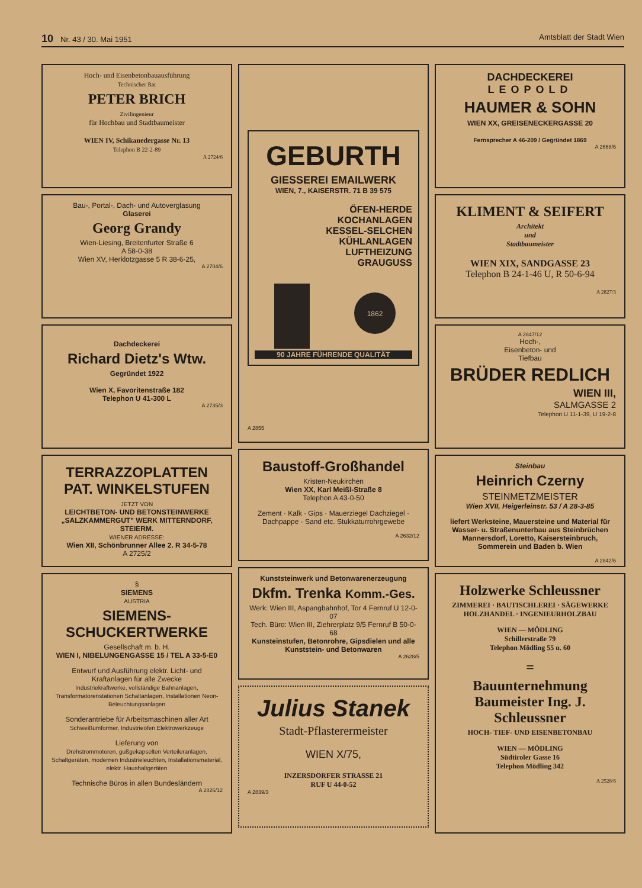10 Nr. 43 / 30. Mai 1951 Amtsblatt der Stadt Wien
Hoch- und Eisenbetonbauausführung
Technischer Rat
PETER BRICH
Zivilingenieur
für Hochbau und Stadtbaumeister
WIEN IV, Schikanedergasse Nr. 13
Telephon B 22-2-89
A 2724/6
Bau-, Portal-, Dach- und Autoverglasung
Glaserei
Georg Grandy
Wien-Liesing, Breitenfurter Straße 6
A 58-0-38
Wien XV, Herklotzgasse 5 R 38-6-25,
A 2704/6
Dachdeckerei
Richard Dietz's Wtw.
Gegründet 1922
Wien X, Favoritenstraße 182
Telephon U 41-300 L
A 2735/3
TERRAZZOPLATTEN
PAT. WINKELSTUFEN
JETZT VON
LEICHTBETON- UND BETONSTEINWERKE „SALZKAMMERGUT" WERK MITTERNDORF, STEIERM.
WIENER ADRESSE:
Wien XII, Schönbrunner Allee 2. R 34-5-78
A 2725/2
§
SIEMENS
AUSTRIA
SIEMENS-SCHUCKERTWERKE
Gesellschaft m. b. H.
WIEN I, NIBELUNGENGASSE 15 / TEL A 33-5-E0
Entwurf und Ausführung elektr. Licht- und Kraftanlagen für alle Zwecke
Industriekraftwerke, vollständige Bahnanlagen, Transformatorenstationen Schaltanlagen, Installationen Neon-Beleuchtungsanlagen
Sonderantriebe für Arbeitsmaschinen aller Art
Schweißumformer, Industrieöfen Elektrowerkzeuge
Lieferung von
Drehstrommotoren, gußgekapselten Verteileranlagen, Schaltgeräten, modernen Industrieleuchten, Installationsmaterial, elektr. Haushaltgeräten
Technische Büros in allen Bundesländern
A 2826/12
GEBURTH
GIESSEREI EMAILWERK
WIEN, 7., KAISERSTR. 71 B 39 575
ÖFEN-HERDE
KOCHANLAGEN
KESSEL-SELCHEN
KÜHLANLAGEN
LUFTHEIZUNG
GRAUGUSS
1862
90 JAHRE FÜHRENDE QUALITÄT
A 2855
Baustoff-Großhandel
Kristen-Neukirchen
Wien XX, Karl Meißl-Straße 8
Telephon A 43-0-50
Zement · Kalk · Gips · Mauerziegel Dachziegel · Dachpappe · Sand etc. Stukkaturrohrgewebe
A 2632/12
Kunststeinwerk und Betonwarenerzeugung
Dkfm. Trenka Komm.-Ges.
Werk: Wien III, Aspangbahnhof, Tor 4 Fernruf U 12-0-07
Tech. Büro: Wien III, Ziehrerplatz 9/5 Fernruf B 50-0-68
Kunsteinstufen, Betonrohre, Gipsdielen und alle Kunststein- und Betonwaren
A 2628/5
Julius Stanek
Stadt-Pflasterermeister
WIEN X/75,
INZERSDORFER STRASSE 21
RUF U 44-0-52
A 2839/3
DACHDECKEREI
LEOPOLD
HAUMER & SOHN
WIEN XX, GREISENECKERGASSE 20
Fernsprecher A 46-209 / Gegründet 1869
A 2668/6
KLIMENT & SEIFERT
Architekt
und
Stadtbaumeister
WIEN XIX, SANDGASSE 23
Telephon B 24-1-46 U, R 50-6-94
A 2827/3
A 2847/12
Hoch-,
Eisenbeton- und
Tiefbau
BRÜDER REDLICH
WIEN III,
SALMGASSE 2
Telephon U 11-1-39, U 19-2-8
Steinbau
Heinrich Czerny
STEINMETZMEISTER
Wien XVII, Heigerleinstr. 53 / A 28-3-85
liefert Werksteine, Mauersteine und Material für Wasser- u. Straßenunterbau aus Steinbrüchen Mannersdorf, Loretto, Kaisersteinbruch, Sommerein und Baden b. Wien
A 2842/6
Holzwerke Schleussner
ZIMMEREI · BAUTISCHLEREI · SÄGEWERKE HOLZHANDEL · INGENIEURHOLZBAU
WIEN — MÖDLING
Schillerstraße 79
Telephon Mödling 55 u. 60
=
Bauunternehmung Baumeister Ing. J. Schleussner
HOCH- TIEF- UND EISENBETONBAU
WIEN — MÖDLING
Südtiroler Gasse 16
Telephon Mödling 342
A 2528/6